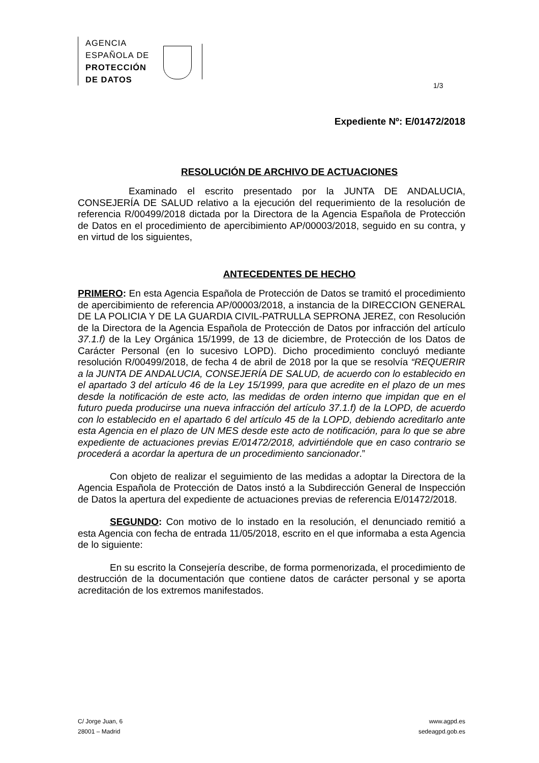AGENCIA
ESPAÑOLA DE
PROTECCIÓN
DE DATOS
1/3
Expediente Nº: E/01472/2018
RESOLUCIÓN DE ARCHIVO DE ACTUACIONES
Examinado el escrito presentado por la JUNTA DE ANDALUCIA, CONSEJERÍA DE SALUD relativo a la ejecución del requerimiento de la resolución de referencia R/00499/2018 dictada por la Directora de la Agencia Española de Protección de Datos en el procedimiento de apercibimiento AP/00003/2018, seguido en su contra, y en virtud de los siguientes,
ANTECEDENTES DE HECHO
PRIMERO: En esta Agencia Española de Protección de Datos se tramitó el procedimiento de apercibimiento de referencia AP/00003/2018, a instancia de la DIRECCION GENERAL DE LA POLICIA Y DE LA GUARDIA CIVIL-PATRULLA SEPRONA JEREZ, con Resolución de la Directora de la Agencia Española de Protección de Datos por infracción del artículo 37.1.f) de la Ley Orgánica 15/1999, de 13 de diciembre, de Protección de los Datos de Carácter Personal (en lo sucesivo LOPD). Dicho procedimiento concluyó mediante resolución R/00499/2018, de fecha 4 de abril de 2018 por la que se resolvía “REQUERIR a la JUNTA DE ANDALUCIA, CONSEJERÍA DE SALUD, de acuerdo con lo establecido en el apartado 3 del artículo 46 de la Ley 15/1999, para que acredite en el plazo de un mes desde la notificación de este acto, las medidas de orden interno que impidan que en el futuro pueda producirse una nueva infracción del artículo 37.1.f) de la LOPD, de acuerdo con lo establecido en el apartado 6 del artículo 45 de la LOPD, debiendo acreditarlo ante esta Agencia en el plazo de UN MES desde este acto de notificación, para lo que se abre expediente de actuaciones previas E/01472/2018, advirtiéndole que en caso contrario se procederá a acordar la apertura de un procedimiento sancionador.”
Con objeto de realizar el seguimiento de las medidas a adoptar la Directora de la Agencia Española de Protección de Datos instó a la Subdirección General de Inspección de Datos la apertura del expediente de actuaciones previas de referencia E/01472/2018.
SEGUNDO: Con motivo de lo instado en la resolución, el denunciado remitió a esta Agencia con fecha de entrada 11/05/2018, escrito en el que informaba a esta Agencia de lo siguiente:
En su escrito la Consejería describe, de forma pormenorizada, el procedimiento de destrucción de la documentación que contiene datos de carácter personal y se aporta acreditación de los extremos manifestados.
C/ Jorge Juan, 6
28001 – Madrid
www.agpd.es
sedeagpd.gob.es